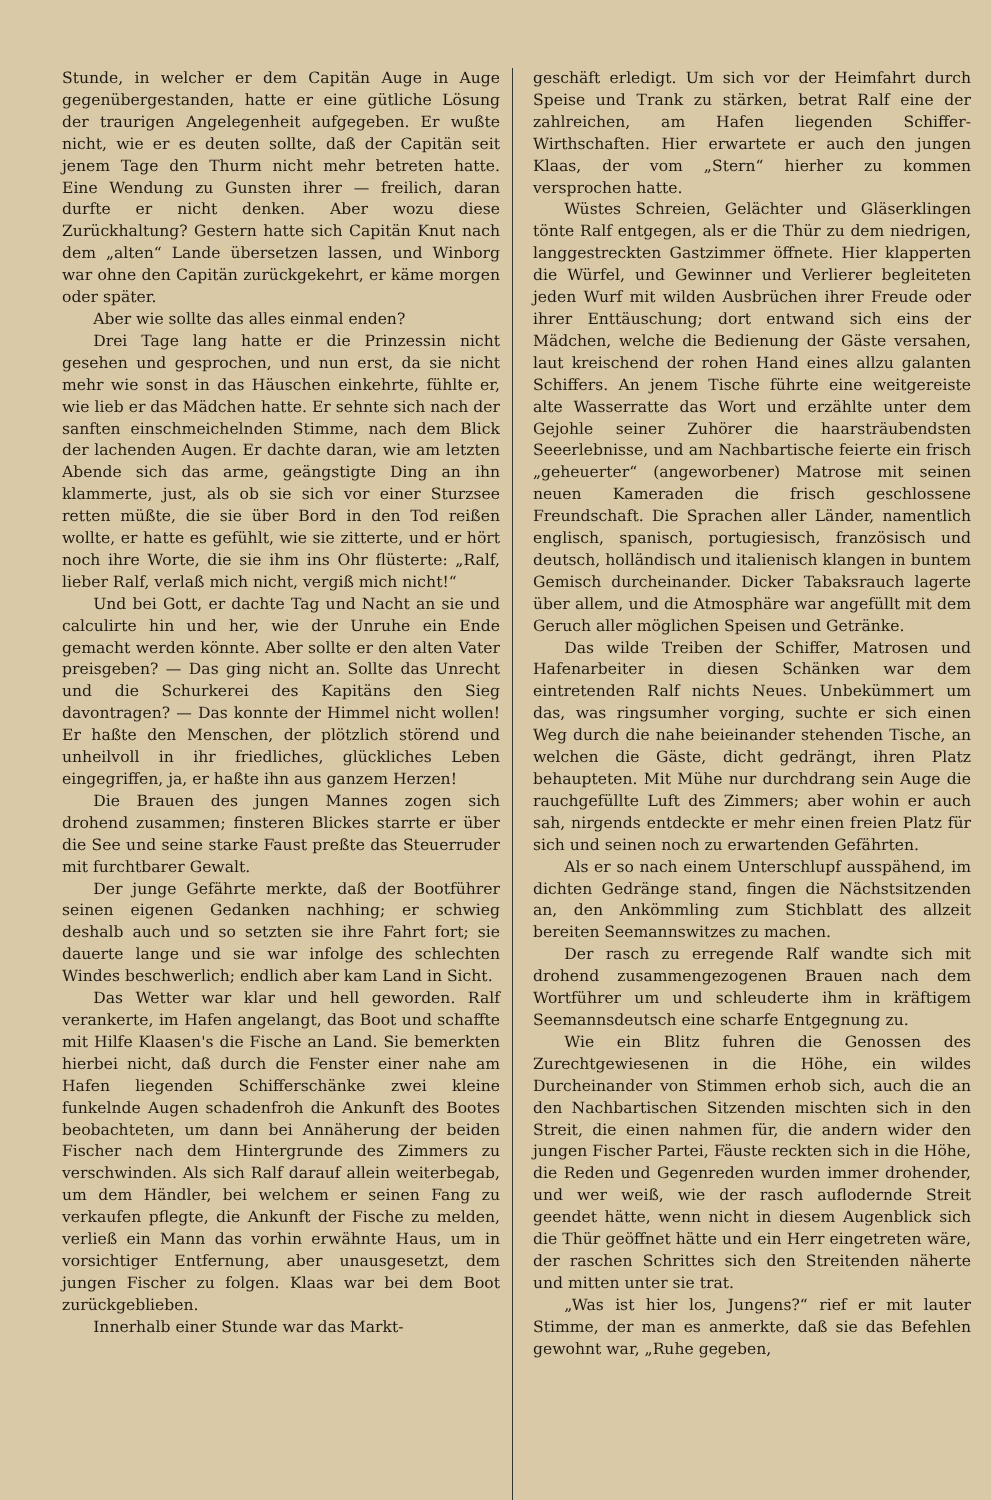Stunde, in welcher er dem Capitän Auge in Auge gegenübergestanden, hatte er eine gütliche Lösung der traurigen Angelegenheit aufgegeben. Er wußte nicht, wie er es deuten sollte, daß der Capitän seit jenem Tage den Thurm nicht mehr betreten hatte. Eine Wendung zu Gunsten ihrer — freilich, daran durfte er nicht denken. Aber wozu diese Zurückhaltung? Gestern hatte sich Capitän Knut nach dem „alten“ Lande übersetzen lassen, und Winborg war ohne den Capitän zurückgekehrt, er käme morgen oder später.
Aber wie sollte das alles einmal enden?
Drei Tage lang hatte er die Prinzessin nicht gesehen und gesprochen, und nun erst, da sie nicht mehr wie sonst in das Häuschen einkehrte, fühlte er, wie lieb er das Mädchen hatte. Er sehnte sich nach der sanften einschmeichelnden Stimme, nach dem Blick der lachenden Augen. Er dachte daran, wie am letzten Abende sich das arme, geängstigte Ding an ihn klammerte, just, als ob sie sich vor einer Sturzsee retten müßte, die sie über Bord in den Tod reißen wollte, er hatte es gefühlt, wie sie zitterte, und er hört noch ihre Worte, die sie ihm ins Ohr flüsterte: „Ralf, lieber Ralf, verlaß mich nicht, vergiß mich nicht!“
Und bei Gott, er dachte Tag und Nacht an sie und calculirte hin und her, wie der Unruhe ein Ende gemacht werden könnte. Aber sollte er den alten Vater preisgeben? — Das ging nicht an. Sollte das Unrecht und die Schurkerei des Kapitäns den Sieg davontragen? — Das konnte der Himmel nicht wollen! Er haßte den Menschen, der plötzlich störend und unheilvoll in ihr friedliches, glückliches Leben eingegriffen, ja, er haßte ihn aus ganzem Herzen!
Die Brauen des jungen Mannes zogen sich drohend zusammen; finsteren Blickes starrte er über die See und seine starke Faust preßte das Steuerruder mit furchtbarer Gewalt.
Der junge Gefährte merkte, daß der Bootführer seinen eigenen Gedanken nachhing; er schwieg deshalb auch und so setzten sie ihre Fahrt fort; sie dauerte lange und sie war infolge des schlechten Windes beschwerlich; endlich aber kam Land in Sicht.
Das Wetter war klar und hell geworden. Ralf verankerte, im Hafen angelangt, das Boot und schaffte mit Hilfe Klaasen's die Fische an Land. Sie bemerkten hierbei nicht, daß durch die Fenster einer nahe am Hafen liegenden Schifferschänke zwei kleine funkelnde Augen schadenfroh die Ankunft des Bootes beobachteten, um dann bei Annäherung der beiden Fischer nach dem Hintergrunde des Zimmers zu verschwinden. Als sich Ralf darauf allein weiterbegab, um dem Händler, bei welchem er seinen Fang zu verkaufen pflegte, die Ankunft der Fische zu melden, verließ ein Mann das vorhin erwähnte Haus, um in vorsichtiger Entfernung, aber unausgesetzt, dem jungen Fischer zu folgen. Klaas war bei dem Boot zurückgeblieben.
Innerhalb einer Stunde war das Markt-
geschäft erledigt. Um sich vor der Heimfahrt durch Speise und Trank zu stärken, betrat Ralf eine der zahlreichen, am Hafen liegenden Schiffer-Wirthschaften. Hier erwartete er auch den jungen Klaas, der vom „Stern“ hierher zu kommen versprochen hatte.
Wüstes Schreien, Gelächter und Gläserklingen tönte Ralf entgegen, als er die Thür zu dem niedrigen, langgestreckten Gastzimmer öffnete. Hier klapperten die Würfel, und Gewinner und Verlierer begleiteten jeden Wurf mit wilden Ausbrüchen ihrer Freude oder ihrer Enttäuschung; dort entwand sich eins der Mädchen, welche die Bedienung der Gäste versahen, laut kreischend der rohen Hand eines allzu galanten Schiffers. An jenem Tische führte eine weitgereiste alte Wasserratte das Wort und erzählte unter dem Gejohle seiner Zuhörer die haarsträubendsten Seeerlebnisse, und am Nachbartische feierte ein frisch „geheuerter“ (angeworbener) Matrose mit seinen neuen Kameraden die frisch geschlossene Freundschaft. Die Sprachen aller Länder, namentlich englisch, spanisch, portugiesisch, französisch und deutsch, holländisch und italienisch klangen in buntem Gemisch durcheinander. Dicker Tabaksrauch lagerte über allem, und die Atmosphäre war angefüllt mit dem Geruch aller möglichen Speisen und Getränke.
Das wilde Treiben der Schiffer, Matrosen und Hafenarbeiter in diesen Schänken war dem eintretenden Ralf nichts Neues. Unbekümmert um das, was ringsumher vorging, suchte er sich einen Weg durch die nahe beieinander stehenden Tische, an welchen die Gäste, dicht gedrängt, ihren Platz behaupteten. Mit Mühe nur durchdrang sein Auge die rauchgefüllte Luft des Zimmers; aber wohin er auch sah, nirgends entdeckte er mehr einen freien Platz für sich und seinen noch zu erwartenden Gefährten.
Als er so nach einem Unterschlupf ausspähend, im dichten Gedränge stand, fingen die Nächstsitzenden an, den Ankömmling zum Stichblatt des allzeit bereiten Seemannswitzes zu machen.
Der rasch zu erregende Ralf wandte sich mit drohend zusammengezogenen Brauen nach dem Wortführer um und schleuderte ihm in kräftigem Seemannsdeutsch eine scharfe Entgegnung zu.
Wie ein Blitz fuhren die Genossen des Zurechtgewiesenen in die Höhe, ein wildes Durcheinander von Stimmen erhob sich, auch die an den Nachbartischen Sitzenden mischten sich in den Streit, die einen nahmen für, die andern wider den jungen Fischer Partei, Fäuste reckten sich in die Höhe, die Reden und Gegenreden wurden immer drohender, und wer weiß, wie der rasch auflodernde Streit geendet hätte, wenn nicht in diesem Augenblick sich die Thür geöffnet hätte und ein Herr eingetreten wäre, der raschen Schrittes sich den Streitenden näherte und mitten unter sie trat.
„Was ist hier los, Jungens?“ rief er mit lauter Stimme, der man es anmerkte, daß sie das Befehlen gewohnt war, „Ruhe gegeben,